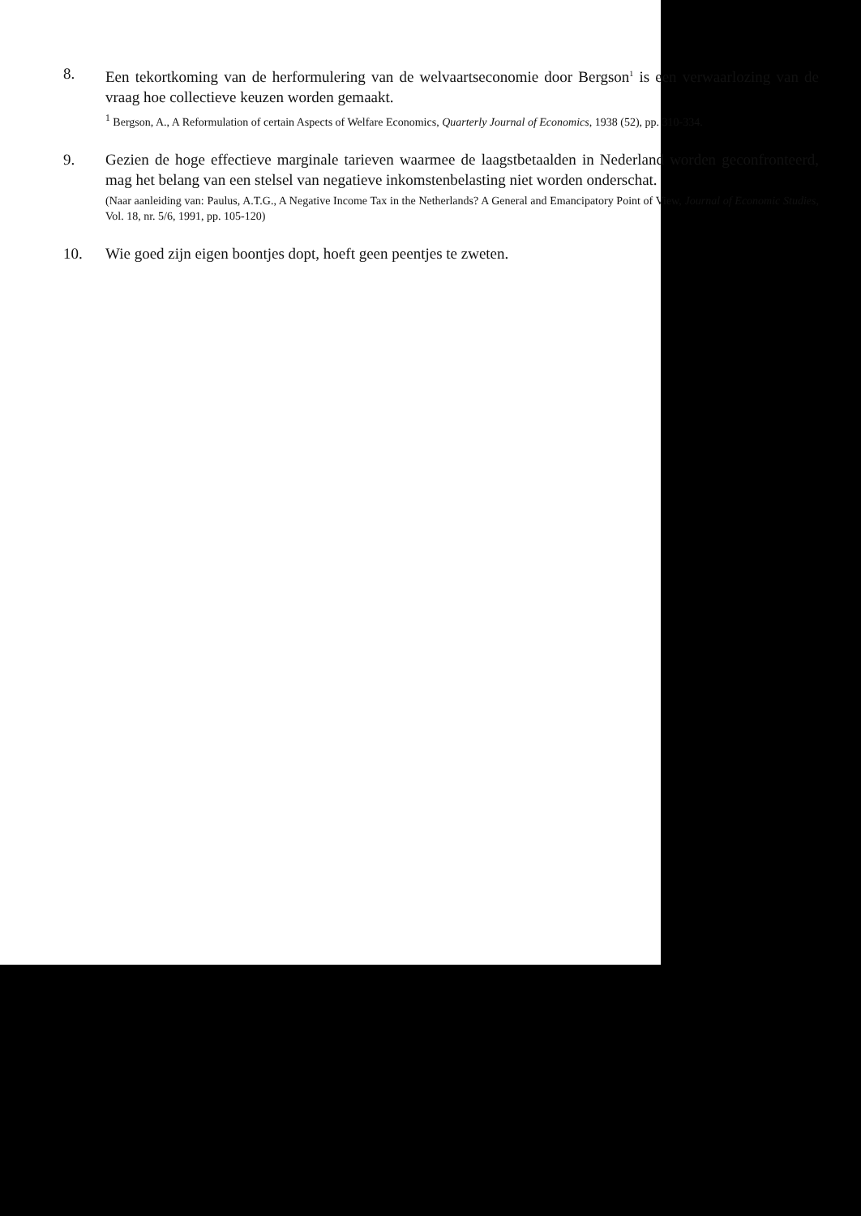8. Een tekortkoming van de herformulering van de welvaartseconomie door Bergson<sup>1</sup> is een verwaarlozing van de vraag hoe collectieve keuzen worden gemaakt.
<sup>1</sup> Bergson, A., A Reformulation of certain Aspects of Welfare Economics, Quarterly Journal of Economics, 1938 (52), pp. 310-334.
9. Gezien de hoge effectieve marginale tarieven waarmee de laagstbetaalden in Nederland worden geconfronteerd, mag het belang van een stelsel van negatieve inkomstenbelasting niet worden onderschat.
(Naar aanleiding van: Paulus, A.T.G., A Negative Income Tax in the Netherlands? A General and Emancipatory Point of View, Journal of Economic Studies, Vol. 18, nr. 5/6, 1991, pp. 105-120)
10. Wie goed zijn eigen boontjes dopt, hoeft geen peentjes te zweten.